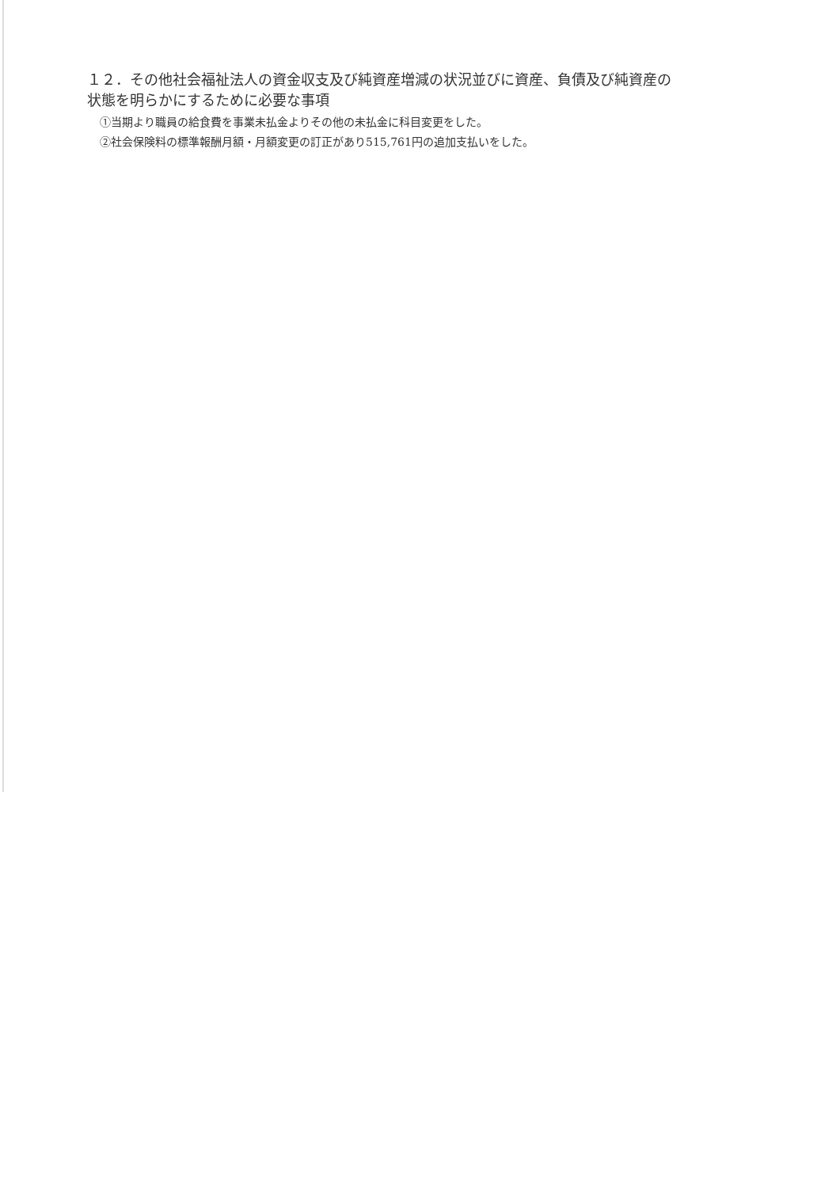１２．その他社会福祉法人の資金収支及び純資産増減の状況並びに資産、負債及び純資産の状態を明らかにするために必要な事項
①当期より職員の給食費を事業未払金よりその他の未払金に科目変更をした。
②社会保険料の標準報酬月額・月額変更の訂正があり515,761円の追加支払いをした。